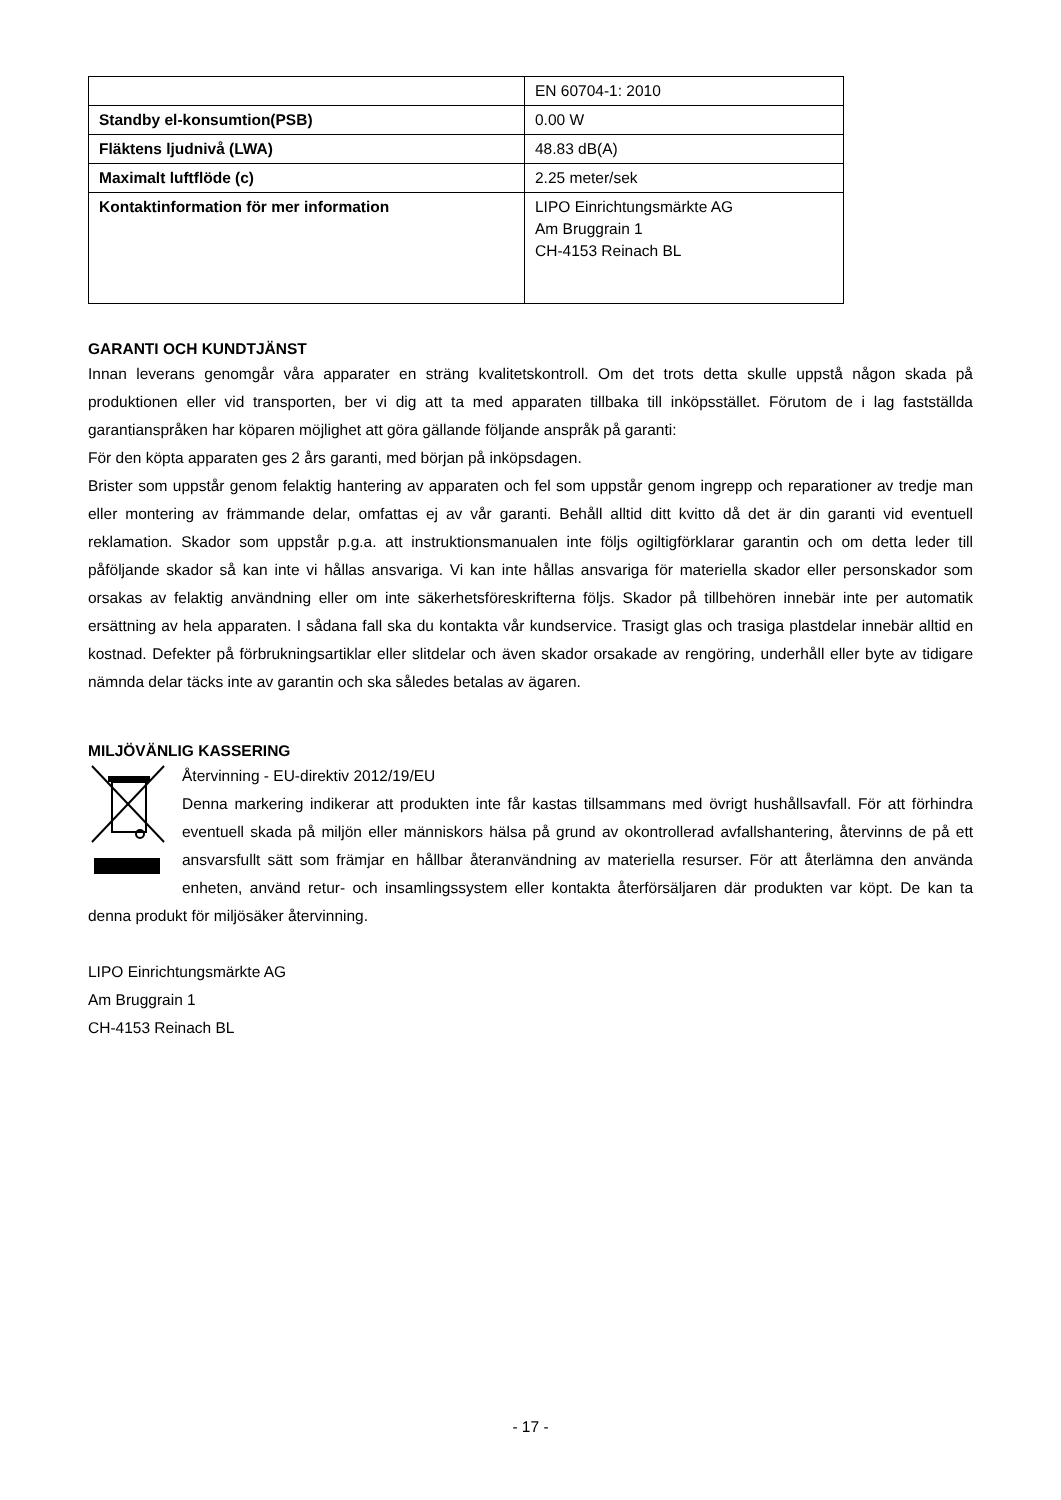| | EN 60704-1: 2010 |
| Standby el-konsumtion(PSB) | 0.00 W |
| Fläktens ljudnivå (LWA) | 48.83 dB(A) |
| Maximalt luftflöde (c) | 2.25 meter/sek |
| Kontaktinformation för mer information | LIPO Einrichtungsmärkte AG Am Bruggrain 1 CH-4153 Reinach BL |
GARANTI OCH KUNDTJÄNST
Innan leverans genomgår våra apparater en sträng kvalitetskontroll. Om det trots detta skulle uppstå någon skada på produktionen eller vid transporten, ber vi dig att ta med apparaten tillbaka till inköpsstället. Förutom de i lag fastställda garantianspråken har köparen möjlighet att göra gällande följande anspråk på garanti:
För den köpta apparaten ges 2 års garanti, med början på inköpsdagen.
Brister som uppstår genom felaktig hantering av apparaten och fel som uppstår genom ingrepp och reparationer av tredje man eller montering av främmande delar, omfattas ej av vår garanti. Behåll alltid ditt kvitto då det är din garanti vid eventuell reklamation. Skador som uppstår p.g.a. att instruktionsmanualen inte följs ogiltigförklarar garantin och om detta leder till påföljande skador så kan inte vi hållas ansvariga. Vi kan inte hållas ansvariga för materiella skador eller personskador som orsakas av felaktig användning eller om inte säkerhetsföreskrifterna följs. Skador på tillbehören innebär inte per automatik ersättning av hela apparaten. I sådana fall ska du kontakta vår kundservice. Trasigt glas och trasiga plastdelar innebär alltid en kostnad. Defekter på förbrukningsartiklar eller slitdelar och även skador orsakade av rengöring, underhåll eller byte av tidigare nämnda delar täcks inte av garantin och ska således betalas av ägaren.
MILJÖVÄNLIG KASSERING
Återvinning - EU-direktiv 2012/19/EU
Denna markering indikerar att produkten inte får kastas tillsammans med övrigt hushållsavfall. För att förhindra eventuell skada på miljön eller människors hälsa på grund av okontrollerad avfallshantering, återvinns de på ett ansvarsfullt sätt som främjar en hållbar återanvändning av materiella resurser. För att återlämna den använda enheten, använd retur- och insamlingssystem eller kontakta återförsäljaren där produkten var köpt. De kan ta denna produkt för miljösäker återvinning.
LIPO Einrichtungsmärkte AG
Am Bruggrain 1
CH-4153 Reinach BL
- 17 -